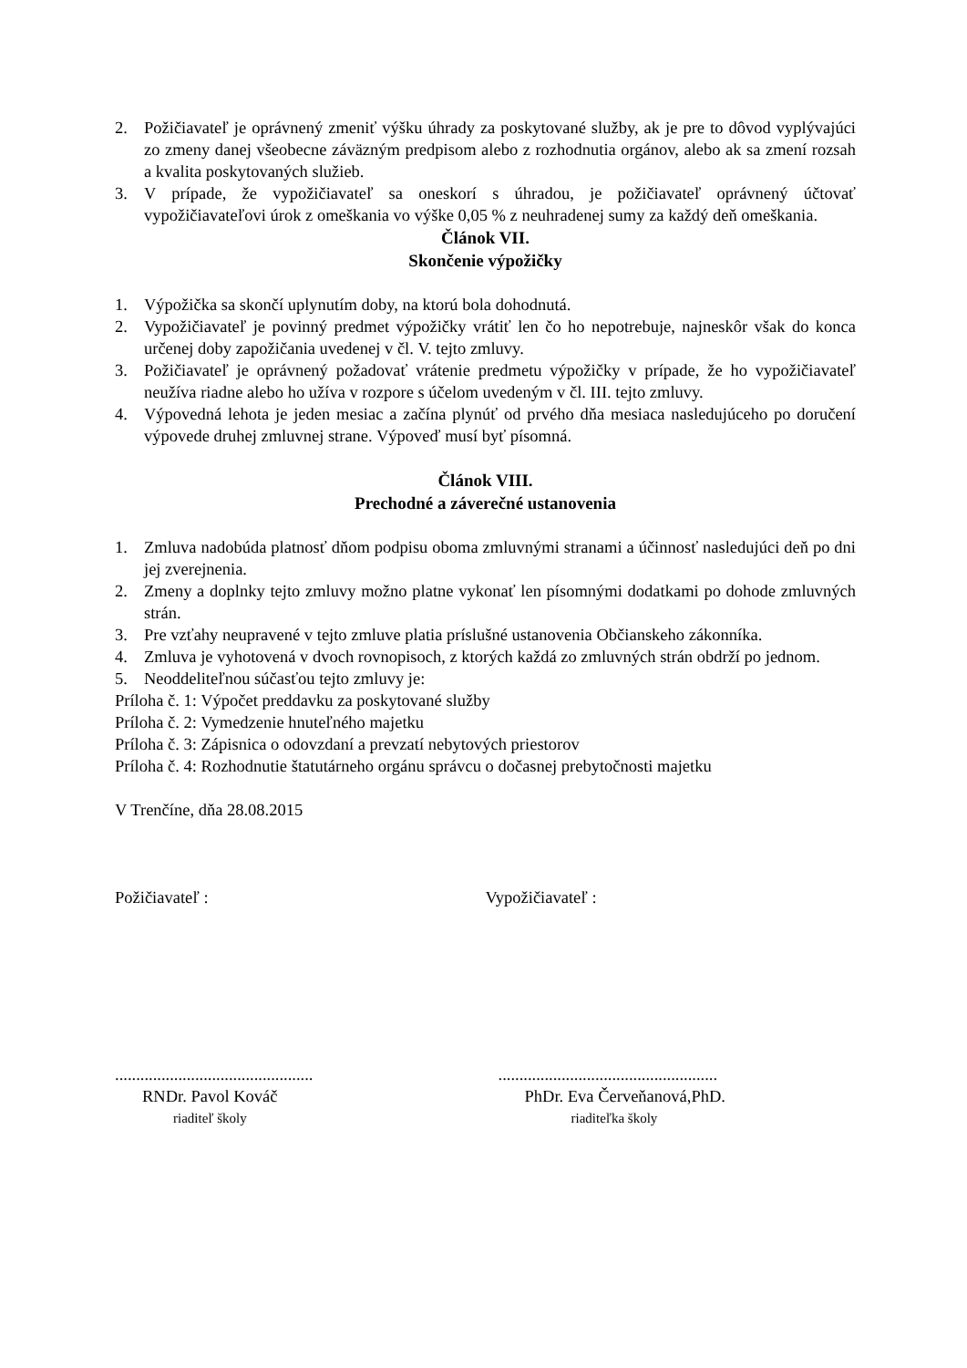2. Požičiavateľ je oprávnený zmeniť výšku úhrady za poskytované služby, ak je pre to dôvod vyplývajúci zo zmeny danej všeobecne záväzným predpisom alebo z rozhodnutia orgánov, alebo ak sa zmení rozsah a kvalita poskytovaných služieb.
3. V prípade, že vypožičiavateľ sa oneskorí s úhradou, je požičiavateľ oprávnený účtovať vypožičiavateľovi úrok z omeškania vo výške 0,05 % z neuhradenej sumy za každý deň omeškania.
Článok VII.
Skončenie výpožičky
1. Výpožička sa skončí uplynutím doby, na ktorú bola dohodnutá.
2. Vypožičiavateľ je povinný predmet výpožičky vrátiť len čo ho nepotrebuje, najneskôr však do konca určenej doby zapožičania uvedenej v čl. V. tejto zmluvy.
3. Požičiavateľ je oprávnený požadovať vrátenie predmetu výpožičky v prípade, že ho vypožičiavateľ neužíva riadne alebo ho užíva v rozpore s účelom uvedeným v čl. III. tejto zmluvy.
4. Výpovedná lehota je jeden mesiac a začína plynúť od prvého dňa mesiaca nasledujúceho po doručení výpovede druhej zmluvnej strane. Výpoveď musí byť písomná.
Článok VIII.
Prechodné a záverečné ustanovenia
1. Zmluva nadobúda platnosť dňom podpisu oboma zmluvnými stranami a účinnosť nasledujúci deň po dni jej zverejnenia.
2. Zmeny a doplnky tejto zmluvy možno platne vykonať len písomnými dodatkami po dohode zmluvných strán.
3. Pre vzťahy neupravené v tejto zmluve platia príslušné ustanovenia Občianskeho zákonníka.
4. Zmluva je vyhotovená v dvoch rovnopisoch, z ktorých každá zo zmluvných strán obdrží po jednom.
5. Neoddeliteľnou súčasťou tejto zmluvy je:
Príloha č. 1: Výpočet preddavku za poskytované služby
Príloha č. 2: Vymedzenie hnuteľného majetku
Príloha č. 3: Zápisnica o odovzdaní a prevzatí nebytových priestorov
Príloha č. 4: Rozhodnutie štatutárneho orgánu správcu o dočasnej prebytočnosti majetku
V Trenčíne, dňa 28.08.2015
Požičiavateľ : Vypožičiavateľ :
...............................................
....................................................
RNDr. Pavol Kováč PhDr. Eva Červeňanová,PhD.
riaditeľ školy riaditeľka školy